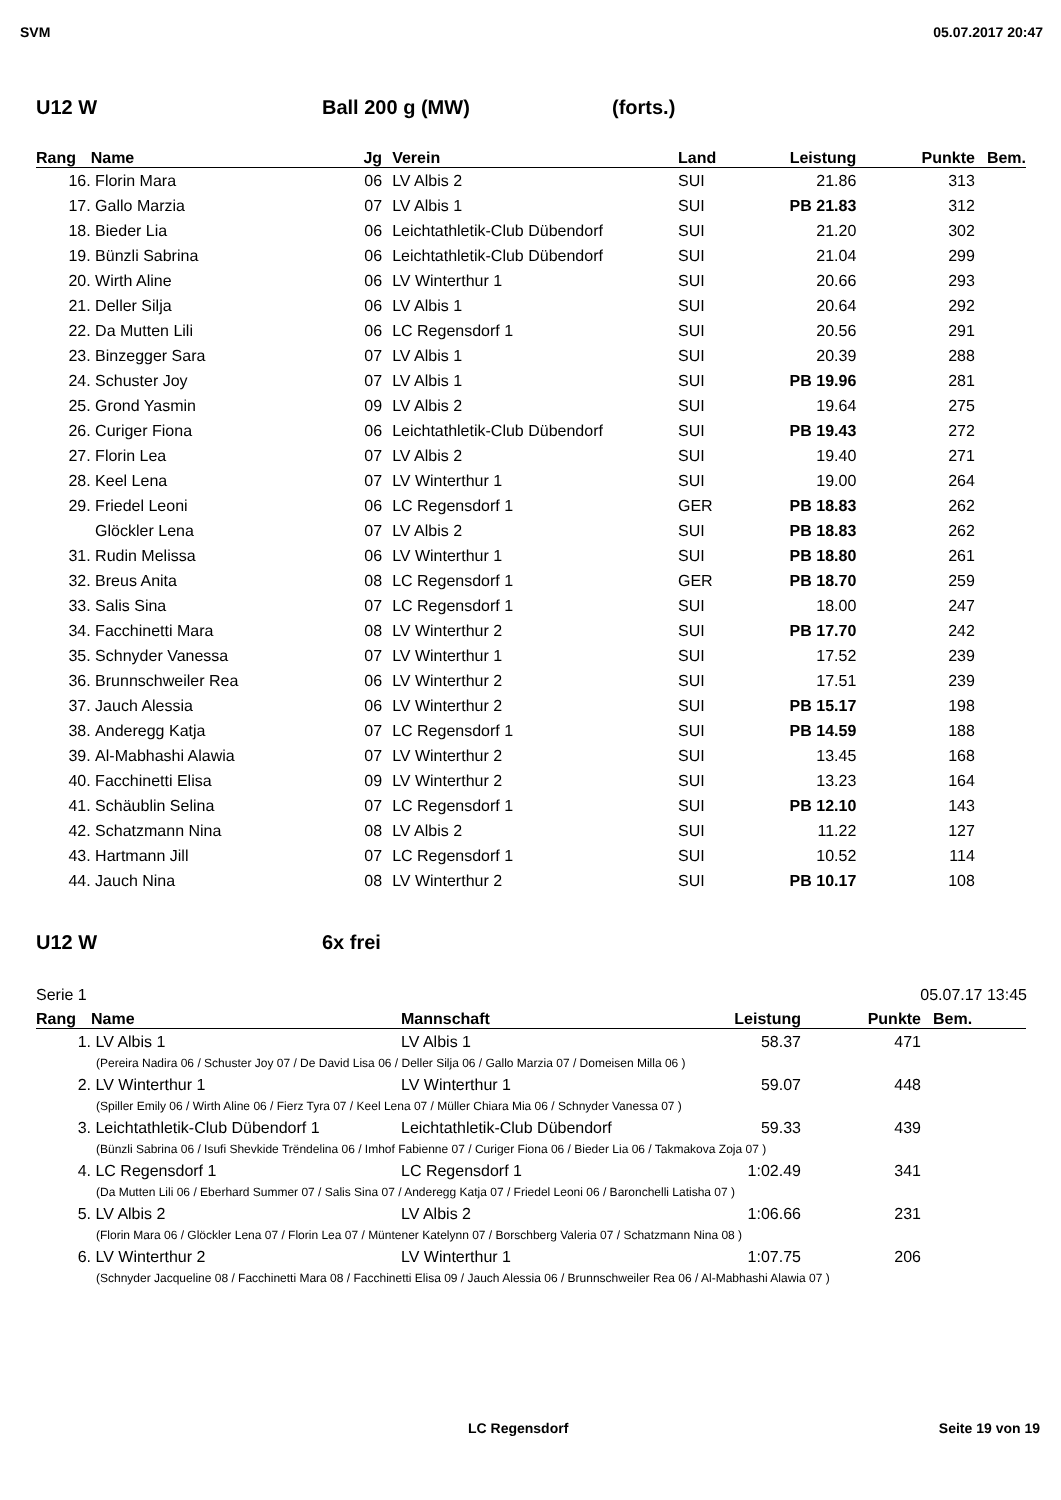SVM 05.07.2017 20:47
U12 W Ball 200 g (MW) (forts.)
| Rang | Name | Jg | Verein | Land | Leistung | Punkte | Bem. |
| --- | --- | --- | --- | --- | --- | --- | --- |
| 16. | Florin Mara | 06 | LV Albis 2 | SUI | 21.86 | 313 | |
| 17. | Gallo Marzia | 07 | LV Albis 1 | SUI | PB 21.83 | 312 | |
| 18. | Bieder Lia | 06 | Leichtathletik-Club Dübendorf | SUI | 21.20 | 302 | |
| 19. | Bünzli Sabrina | 06 | Leichtathletik-Club Dübendorf | SUI | 21.04 | 299 | |
| 20. | Wirth Aline | 06 | LV Winterthur 1 | SUI | 20.66 | 293 | |
| 21. | Deller Silja | 06 | LV Albis 1 | SUI | 20.64 | 292 | |
| 22. | Da Mutten Lili | 06 | LC Regensdorf 1 | SUI | 20.56 | 291 | |
| 23. | Binzegger Sara | 07 | LV Albis 1 | SUI | 20.39 | 288 | |
| 24. | Schuster Joy | 07 | LV Albis 1 | SUI | PB 19.96 | 281 | |
| 25. | Grond Yasmin | 09 | LV Albis 2 | SUI | 19.64 | 275 | |
| 26. | Curiger Fiona | 06 | Leichtathletik-Club Dübendorf | SUI | PB 19.43 | 272 | |
| 27. | Florin Lea | 07 | LV Albis 2 | SUI | 19.40 | 271 | |
| 28. | Keel Lena | 07 | LV Winterthur 1 | SUI | 19.00 | 264 | |
| 29. | Friedel Leoni | 06 | LC Regensdorf 1 | GER | PB 18.83 | 262 | |
| | Glöckler Lena | 07 | LV Albis 2 | SUI | PB 18.83 | 262 | |
| 31. | Rudin Melissa | 06 | LV Winterthur 1 | SUI | PB 18.80 | 261 | |
| 32. | Breus Anita | 08 | LC Regensdorf 1 | GER | PB 18.70 | 259 | |
| 33. | Salis Sina | 07 | LC Regensdorf 1 | SUI | 18.00 | 247 | |
| 34. | Facchinetti Mara | 08 | LV Winterthur 2 | SUI | PB 17.70 | 242 | |
| 35. | Schnyder Vanessa | 07 | LV Winterthur 1 | SUI | 17.52 | 239 | |
| 36. | Brunnschweiler Rea | 06 | LV Winterthur 2 | SUI | 17.51 | 239 | |
| 37. | Jauch Alessia | 06 | LV Winterthur 2 | SUI | PB 15.17 | 198 | |
| 38. | Anderegg Katja | 07 | LC Regensdorf 1 | SUI | PB 14.59 | 188 | |
| 39. | Al-Mabhashi Alawia | 07 | LV Winterthur 2 | SUI | 13.45 | 168 | |
| 40. | Facchinetti Elisa | 09 | LV Winterthur 2 | SUI | 13.23 | 164 | |
| 41. | Schäublin Selina | 07 | LC Regensdorf 1 | SUI | PB 12.10 | 143 | |
| 42. | Schatzmann Nina | 08 | LV Albis 2 | SUI | 11.22 | 127 | |
| 43. | Hartmann Jill | 07 | LC Regensdorf 1 | SUI | 10.52 | 114 | |
| 44. | Jauch Nina | 08 | LV Winterthur 2 | SUI | PB 10.17 | 108 | |
U12 W 6x frei
Serie 1 05.07.17 13:45
| Rang | Name | Mannschaft | Leistung | Punkte | Bem. |
| --- | --- | --- | --- | --- | --- |
| 1. | LV Albis 1 | LV Albis 1 | 58.37 | 471 | |
| (Pereira Nadira 06 / Schuster Joy 07 / De David Lisa 06 / Deller Silja 06 / Gallo Marzia 07 / Domeisen Milla 06 ) | | | | | |
| 2. | LV Winterthur 1 | LV Winterthur 1 | 59.07 | 448 | |
| (Spiller Emily 06 / Wirth Aline 06 / Fierz Tyra 07 / Keel Lena 07 / Müller Chiara Mia 06 / Schnyder Vanessa 07 ) | | | | | |
| 3. | Leichtathletik-Club Dübendorf 1 | Leichtathletik-Club Dübendorf | 59.33 | 439 | |
| (Bünzli Sabrina 06 / Isufi Shevkide Trëndelina 06 / Imhof Fabienne 07 / Curiger Fiona 06 / Bieder Lia 06 / Takmakova Zoja 07 ) | | | | | |
| 4. | LC Regensdorf 1 | LC Regensdorf 1 | 1:02.49 | 341 | |
| (Da Mutten Lili 06 / Eberhard Summer 07 / Salis Sina 07 / Anderegg Katja 07 / Friedel Leoni 06 / Baronchelli Latisha 07 ) | | | | | |
| 5. | LV Albis 2 | LV Albis 2 | 1:06.66 | 231 | |
| (Florin Mara 06 / Glöckler Lena 07 / Florin Lea 07 / Müntener Katelynn 07 / Borschberg Valeria 07 / Schatzmann Nina 08 ) | | | | | |
| 6. | LV Winterthur 2 | LV Winterthur 1 | 1:07.75 | 206 | |
| (Schnyder Jacqueline 08 / Facchinetti Mara 08 / Facchinetti Elisa 09 / Jauch Alessia 06 / Brunnschweiler Rea 06 / Al-Mabhashi Alawia 07 ) | | | | | |
LC Regensdorf Seite 19 von 19